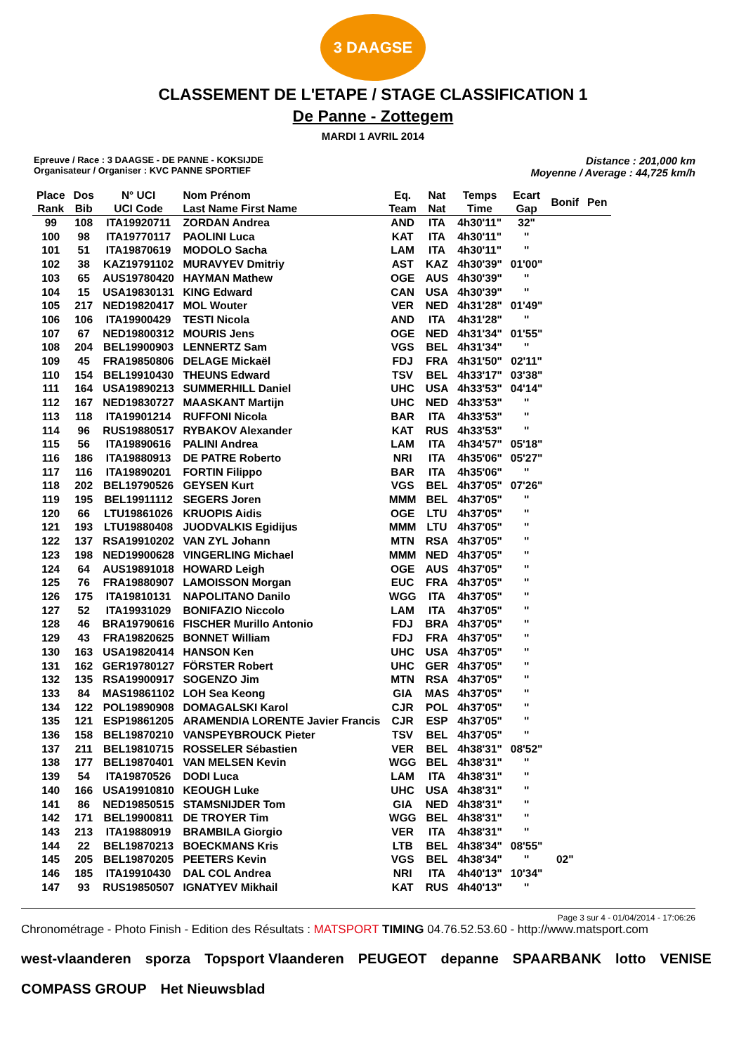3 DAAGSE
CLASSEMENT DE L'ETAPE / STAGE CLASSIFICATION 1
De Panne - Zottegem
MARDI 1 AVRIL 2014
Epreuve / Race : 3 DAAGSE - DE PANNE - KOKSIJDE
Organisateur / Organiser : KVC PANNE SPORTIEF
Distance : 201,000 km
Moyenne / Average : 44,725 km/h
| Place Rank | Dos Bib | N° UCI UCI Code | Nom Prénom Last Name First Name | Eq. Team | Nat Nat | Temps Time | Ecart Gap | Bonif | Pen |
| --- | --- | --- | --- | --- | --- | --- | --- | --- | --- |
| 99 | 108 | ITA19920711 | ZORDAN Andrea | AND | ITA | 4h30'11" | 32" | | |
| 100 | 98 | ITA19770117 | PAOLINI Luca | KAT | ITA | 4h30'11" | '' | | |
| 101 | 51 | ITA19870619 | MODOLO Sacha | LAM | ITA | 4h30'11" | '' | | |
| 102 | 38 | KAZ19791102 | MURAVYEV Dmitriy | AST | KAZ | 4h30'39" | 01'00" | | |
| 103 | 65 | AUS19780420 | HAYMAN Mathew | OGE | AUS | 4h30'39" | '' | | |
| 104 | 15 | USA19830131 | KING Edward | CAN | USA | 4h30'39" | '' | | |
| 105 | 217 | NED19820417 | MOL Wouter | VER | NED | 4h31'28" | 01'49" | | |
| 106 | 106 | ITA19900429 | TESTI Nicola | AND | ITA | 4h31'28" | '' | | |
| 107 | 67 | NED19800312 | MOURIS Jens | OGE | NED | 4h31'34" | 01'55" | | |
| 108 | 204 | BEL19900903 | LENNERTZ Sam | VGS | BEL | 4h31'34" | '' | | |
| 109 | 45 | FRA19850806 | DELAGE Mickaël | FDJ | FRA | 4h31'50" | 02'11" | | |
| 110 | 154 | BEL19910430 | THEUNS Edward | TSV | BEL | 4h33'17" | 03'38" | | |
| 111 | 164 | USA19890213 | SUMMERHILL Daniel | UHC | USA | 4h33'53" | 04'14" | | |
| 112 | 167 | NED19830727 | MAASKANT Martijn | UHC | NED | 4h33'53" | '' | | |
| 113 | 118 | ITA19901214 | RUFFONI Nicola | BAR | ITA | 4h33'53" | '' | | |
| 114 | 96 | RUS19880517 | RYBAKOV Alexander | KAT | RUS | 4h33'53" | '' | | |
| 115 | 56 | ITA19890616 | PALINI Andrea | LAM | ITA | 4h34'57" | 05'18" | | |
| 116 | 186 | ITA19880913 | DE PATRE Roberto | NRI | ITA | 4h35'06" | 05'27" | | |
| 117 | 116 | ITA19890201 | FORTIN Filippo | BAR | ITA | 4h35'06" | '' | | |
| 118 | 202 | BEL19790526 | GEYSEN Kurt | VGS | BEL | 4h37'05" | 07'26" | | |
| 119 | 195 | BEL19911112 | SEGERS Joren | MMM | BEL | 4h37'05" | '' | | |
| 120 | 66 | LTU19861026 | KRUOPIS Aidis | OGE | LTU | 4h37'05" | '' | | |
| 121 | 193 | LTU19880408 | JUODVALKIS Egidijus | MMM | LTU | 4h37'05" | '' | | |
| 122 | 137 | RSA19910202 | VAN ZYL Johann | MTN | RSA | 4h37'05" | '' | | |
| 123 | 198 | NED19900628 | VINGERLING Michael | MMM | NED | 4h37'05" | '' | | |
| 124 | 64 | AUS19891018 | HOWARD Leigh | OGE | AUS | 4h37'05" | '' | | |
| 125 | 76 | FRA19880907 | LAMOISSON Morgan | EUC | FRA | 4h37'05" | '' | | |
| 126 | 175 | ITA19810131 | NAPOLITANO Danilo | WGG | ITA | 4h37'05" | '' | | |
| 127 | 52 | ITA19931029 | BONIFAZIO Niccolo | LAM | ITA | 4h37'05" | '' | | |
| 128 | 46 | BRA19790616 | FISCHER Murillo Antonio | FDJ | BRA | 4h37'05" | '' | | |
| 129 | 43 | FRA19820625 | BONNET William | FDJ | FRA | 4h37'05" | '' | | |
| 130 | 163 | USA19820414 | HANSON Ken | UHC | USA | 4h37'05" | '' | | |
| 131 | 162 | GER19780127 | FÖRSTER Robert | UHC | GER | 4h37'05" | '' | | |
| 132 | 135 | RSA19900917 | SOGENZO Jim | MTN | RSA | 4h37'05" | '' | | |
| 133 | 84 | MAS19861102 | LOH Sea Keong | GIA | MAS | 4h37'05" | '' | | |
| 134 | 122 | POL19890908 | DOMAGALSKI Karol | CJR | POL | 4h37'05" | '' | | |
| 135 | 121 | ESP19861205 | ARAMENDIA LORENTE Javier Francis | CJR | ESP | 4h37'05" | '' | | |
| 136 | 158 | BEL19870210 | VANSPEYBROUCK Pieter | TSV | BEL | 4h37'05" | '' | | |
| 137 | 211 | BEL19810715 | ROSSELER Sébastien | VER | BEL | 4h38'31" | 08'52" | | |
| 138 | 177 | BEL19870401 | VAN MELSEN Kevin | WGG | BEL | 4h38'31" | '' | | |
| 139 | 54 | ITA19870526 | DODI Luca | LAM | ITA | 4h38'31" | '' | | |
| 140 | 166 | USA19910810 | KEOUGH Luke | UHC | USA | 4h38'31" | '' | | |
| 141 | 86 | NED19850515 | STAMSNIJDER Tom | GIA | NED | 4h38'31" | '' | | |
| 142 | 171 | BEL19900811 | DE TROYER Tim | WGG | BEL | 4h38'31" | '' | | |
| 143 | 213 | ITA19880919 | BRAMBILA Giorgio | VER | ITA | 4h38'31" | '' | | |
| 144 | 22 | BEL19870213 | BOECKMANS Kris | LTB | BEL | 4h38'34" | 08'55" | | |
| 145 | 205 | BEL19870205 | PEETERS Kevin | VGS | BEL | 4h38'34" | '' | 02" | |
| 146 | 185 | ITA19910430 | DAL COL Andrea | NRI | ITA | 4h40'13" | 10'34" | | |
| 147 | 93 | RUS19850507 | IGNATYEV Mikhail | KAT | RUS | 4h40'13" | '' | | |
Page 3 sur 4 - 01/04/2014 - 17:06:26
Chronométrage - Photo Finish - Edition des Résultats : MATSPORT TIMING 04.76.52.53.60 - http://www.matsport.com
west-vlaanderen sporza Topsport Vlaanderen PEUGEOT depanne SPAARBANK lotto VENISE COMPASS GROUP Het Nieuwsblad